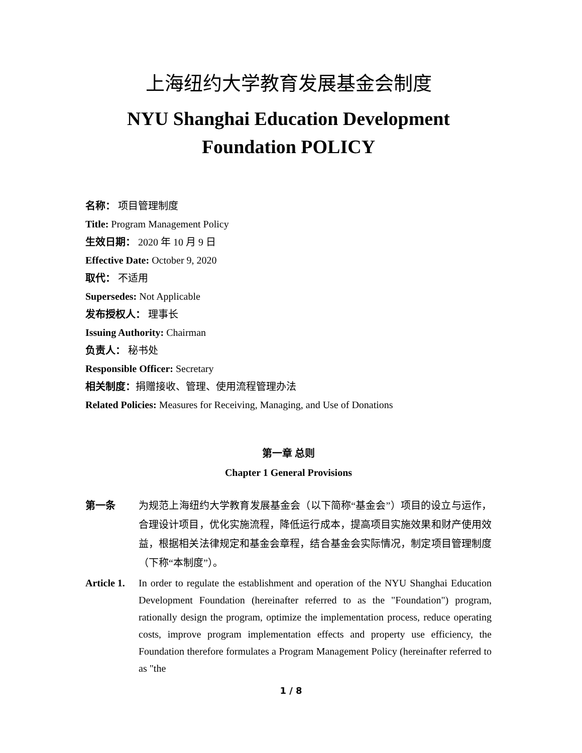上海纽约大学教育发展基金会制度
NYU Shanghai Education Development
Foundation POLICY
名称： 项目管理制度
Title: Program Management Policy
生效日期： 2020 年 10 月 9 日
Effective Date: October 9, 2020
取代： 不适用
Supersedes: Not Applicable
发布授权人： 理事长
Issuing Authority: Chairman
负责人： 秘书处
Responsible Officer: Secretary
相关制度：捐赠接收、管理、使用流程管理办法
Related Policies: Measures for Receiving, Managing, and Use of Donations
第一章 总则
Chapter 1 General Provisions
第一条 为规范上海纽约大学教育发展基金会（以下简称“基金会”）项目的设立与运作，合理设计项目，优化实施流程，降低运行成本，提高项目实施效果和财产使用效益，根据相关法律规定和基金会章程，结合基金会实际情况，制定项目管理制度（下称“本制度”）。
Article 1.
In order to regulate the establishment and operation of the NYU Shanghai Education Development Foundation (hereinafter referred to as the "Foundation") program, rationally design the program, optimize the implementation process, reduce operating costs, improve program implementation effects and property use efficiency, the Foundation therefore formulates a Program Management Policy (hereinafter referred to as "the
1 / 8